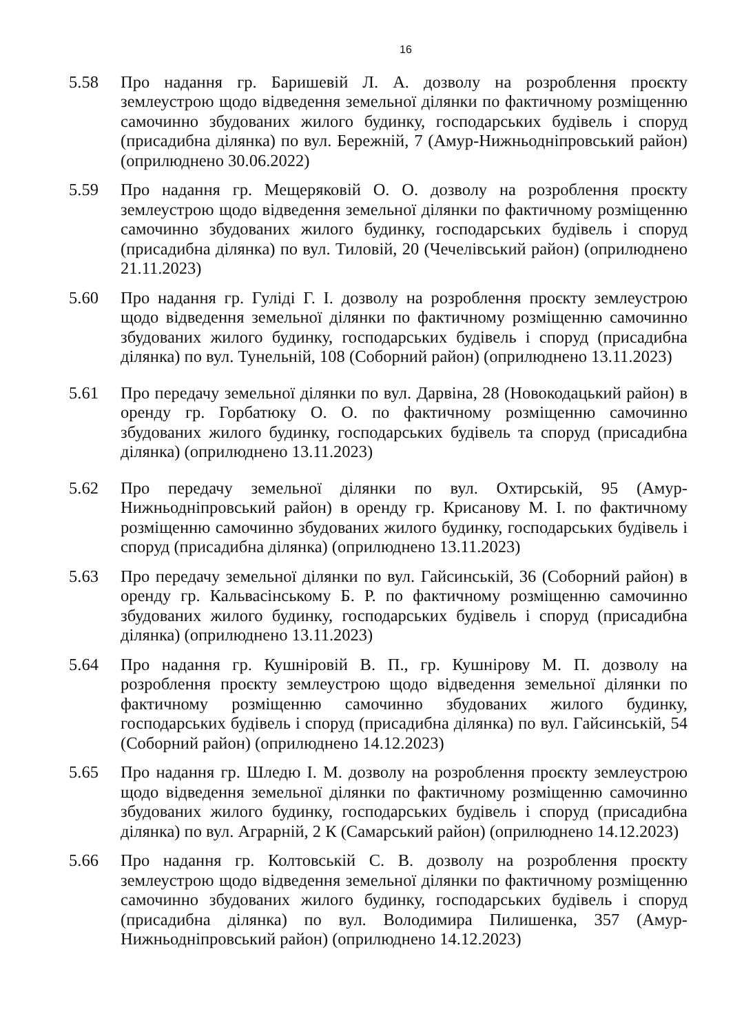16
5.58 Про надання гр. Баришевій Л. А. дозволу на розроблення проєкту землеустрою щодо відведення земельної ділянки по фактичному розміщенню самочинно збудованих жилого будинку, господарських будівель і споруд (присадибна ділянка) по вул. Бережній, 7 (Амур-Нижньодніпровський район) (оприлюднено 30.06.2022)
5.59 Про надання гр. Мещеряковій О. О. дозволу на розроблення проєкту землеустрою щодо відведення земельної ділянки по фактичному розміщенню самочинно збудованих жилого будинку, господарських будівель і споруд (присадибна ділянка) по вул. Тиловій, 20 (Чечелівський район) (оприлюднено 21.11.2023)
5.60 Про надання гр. Гуліді Г. І. дозволу на розроблення проєкту землеустрою щодо відведення земельної ділянки по фактичному розміщенню самочинно збудованих жилого будинку, господарських будівель і споруд (присадибна ділянка) по вул. Тунельній, 108 (Соборний район) (оприлюднено 13.11.2023)
5.61 Про передачу земельної ділянки по вул. Дарвіна, 28 (Новокодацький район) в оренду гр. Горбатюку О. О. по фактичному розміщенню самочинно збудованих жилого будинку, господарських будівель та споруд (присадибна ділянка) (оприлюднено 13.11.2023)
5.62 Про передачу земельної ділянки по вул. Охтирській, 95 (Амур-Нижньодніпровський район) в оренду гр. Крисанову М. І. по фактичному розміщенню самочинно збудованих жилого будинку, господарських будівель і споруд (присадибна ділянка) (оприлюднено 13.11.2023)
5.63 Про передачу земельної ділянки по вул. Гайсинській, 36 (Соборний район) в оренду гр. Кальвасінському Б. Р. по фактичному розміщенню самочинно збудованих жилого будинку, господарських будівель і споруд (присадибна ділянка) (оприлюднено 13.11.2023)
5.64 Про надання гр. Кушніровій В. П., гр. Кушнірову М. П. дозволу на розроблення проєкту землеустрою щодо відведення земельної ділянки по фактичному розміщенню самочинно збудованих жилого будинку, господарських будівель і споруд (присадибна ділянка) по вул. Гайсинській, 54 (Соборний район) (оприлюднено 14.12.2023)
5.65 Про надання гр. Шледю І. М. дозволу на розроблення проєкту землеустрою щодо відведення земельної ділянки по фактичному розміщенню самочинно збудованих жилого будинку, господарських будівель і споруд (присадибна ділянка) по вул. Аграрній, 2 К (Самарський район) (оприлюднено 14.12.2023)
5.66 Про надання гр. Колтовській С. В. дозволу на розроблення проєкту землеустрою щодо відведення земельної ділянки по фактичному розміщенню самочинно збудованих жилого будинку, господарських будівель і споруд (присадибна ділянка) по вул. Володимира Пилишенка, 357 (Амур-Нижньодніпровський район) (оприлюднено 14.12.2023)